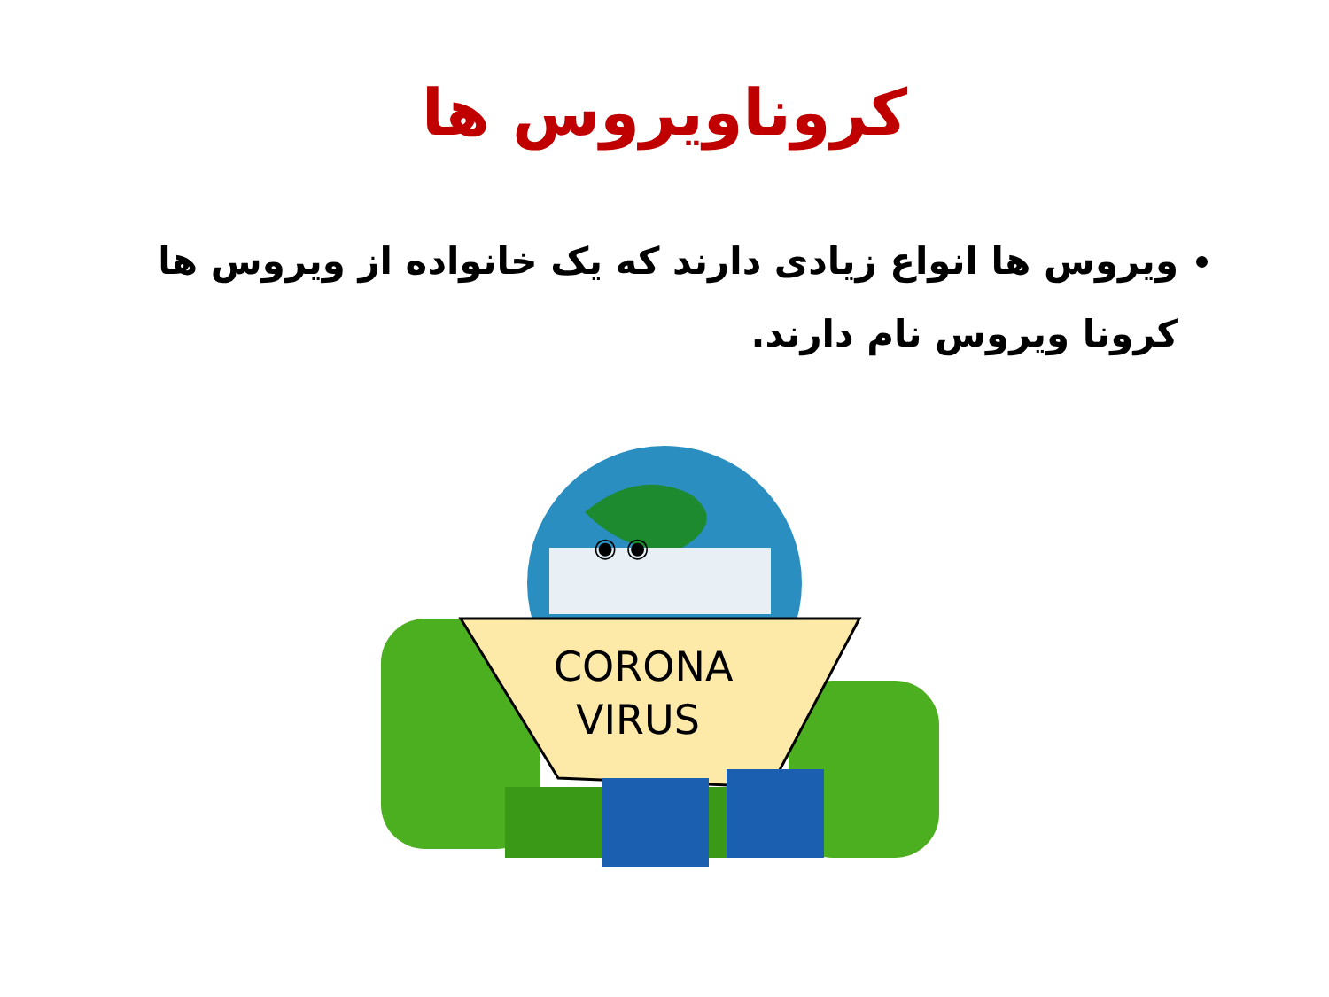کروناویروس ها
ویروس ها انواع زیادی دارند که یک خانواده از ویروس ها کرونا ویروس نام دارند.
◉ ◉
CORONA
VIRUS